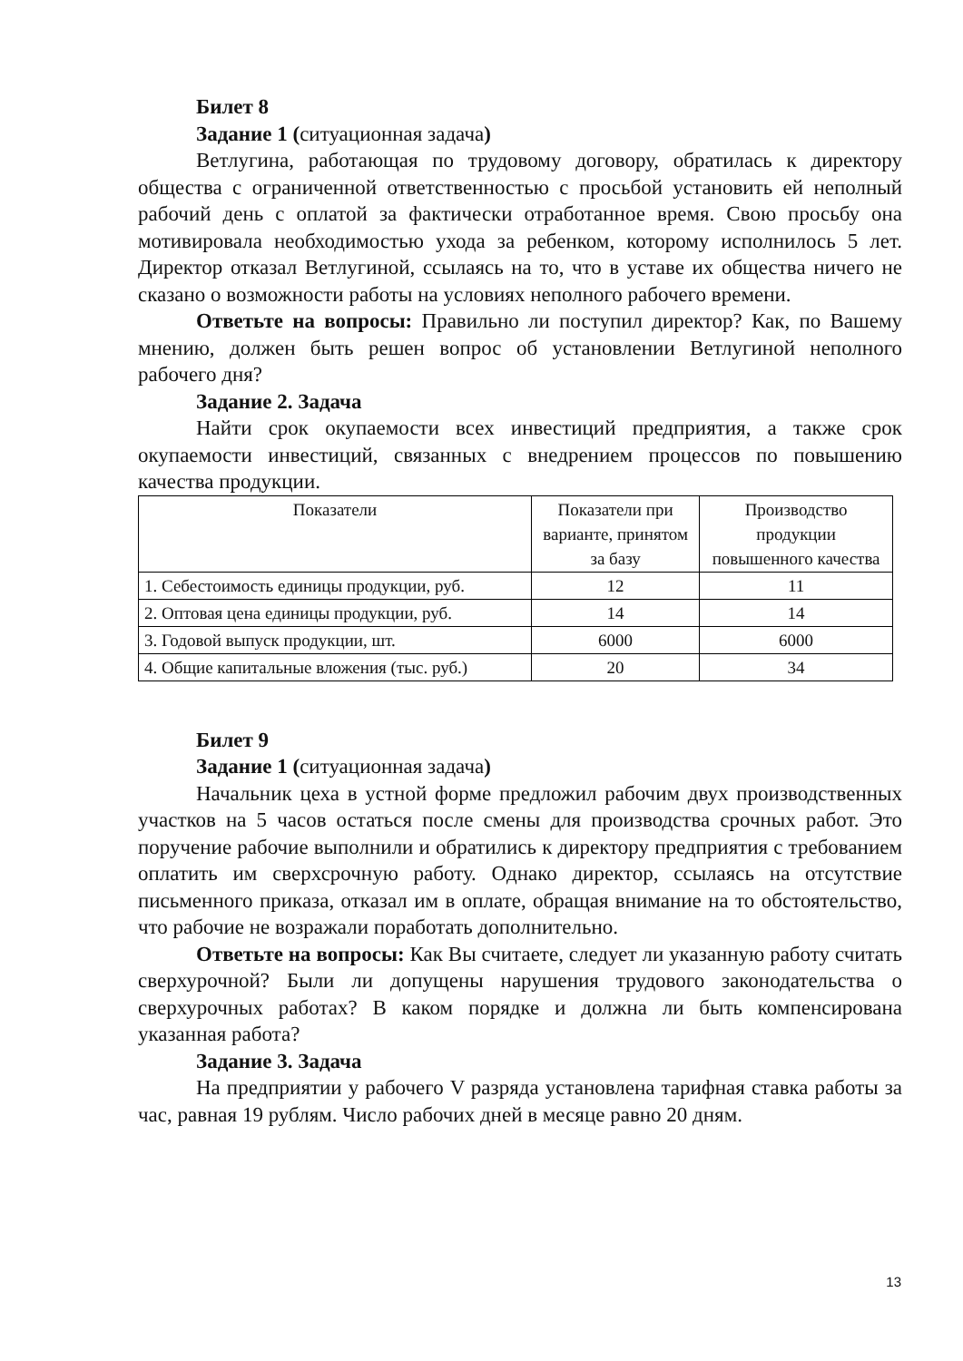Билет 8
Задание 1 (ситуационная задача)
Ветлугина, работающая по трудовому договору, обратилась к директору общества с ограниченной ответственностью с просьбой установить ей неполный рабочий день с оплатой за фактически отработанное время. Свою просьбу она мотивировала необходимостью ухода за ребенком, которому исполнилось 5 лет. Директор отказал Ветлугиной, ссылаясь на то, что в уставе их общества ничего не сказано о возможности работы на условиях неполного рабочего времени.
Ответьте на вопросы: Правильно ли поступил директор? Как, по Вашему мнению, должен быть решен вопрос об установлении Ветлугиной неполного рабочего дня?
Задание 2. Задача
Найти срок окупаемости всех инвестиций предприятия, а также срок окупаемости инвестиций, связанных с внедрением процессов по повышению качества продукции.
| Показатели | Показатели при варианте, принятом за базу | Производство продукции повышенного качества |
| 1. Себестоимость единицы продукции, руб. | 12 | 11 |
| 2. Оптовая цена единицы продукции, руб. | 14 | 14 |
| 3. Годовой выпуск продукции, шт. | 6000 | 6000 |
| 4. Общие капитальные вложения (тыс. руб.) | 20 | 34 |
Билет 9
Задание 1 (ситуационная задача)
Начальник цеха в устной форме предложил рабочим двух производственных участков на 5 часов остаться после смены для производства срочных работ. Это поручение рабочие выполнили и обратились к директору предприятия с требованием оплатить им сверхсрочную работу. Однако директор, ссылаясь на отсутствие письменного приказа, отказал им в оплате, обращая внимание на то обстоятельство, что рабочие не возражали поработать дополнительно.
Ответьте на вопросы: Как Вы считаете, следует ли указанную работу считать сверхурочной? Были ли допущены нарушения трудового законодательства о сверхурочных работах? В каком порядке и должна ли быть компенсирована указанная работа?
Задание 3. Задача
На предприятии у рабочего V разряда установлена тарифная ставка работы за час, равная 19 рублям. Число рабочих дней в месяце равно 20 дням.
13